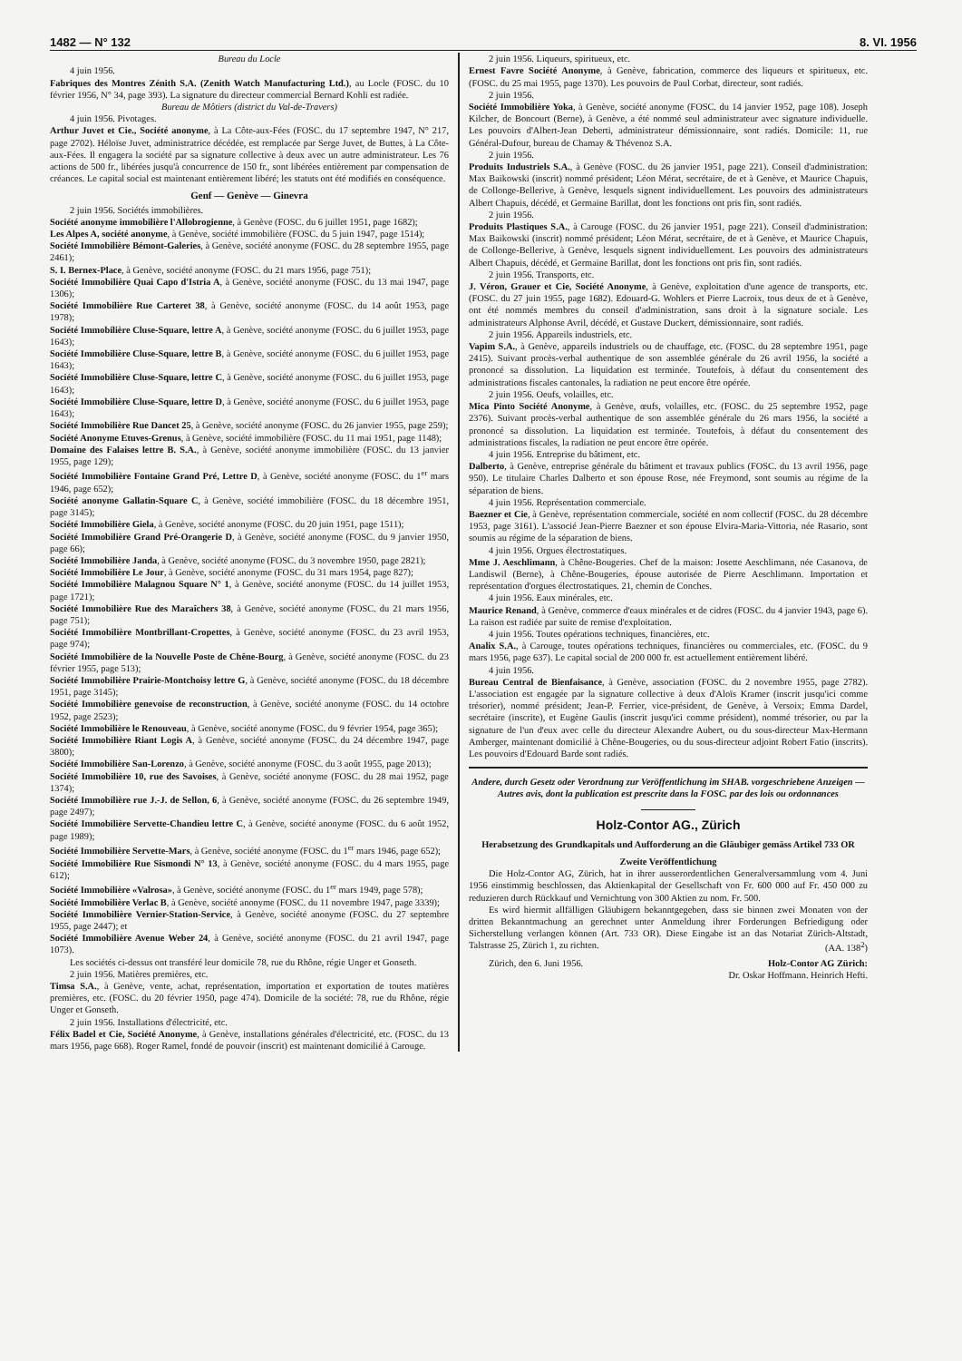1482 — N° 132 8. VI. 1956
Bureau du Locle
4 juin 1956.
Fabriques des Montres Zénith S.A. (Zenith Watch Manufacturing Ltd.), au Locle (FOSC. du 10 février 1956, N° 34, page 393). La signature du directeur commercial Bernard Kohli est radiée.
Bureau de Môtiers (district du Val-de-Travers)
4 juin 1956. Pivotages.
Arthur Juvet et Cie., Société anonyme, à La Côte-aux-Fées (FOSC. du 17 septembre 1947, N° 217, page 2702). Héloïse Juvet, administratrice décédée, est remplacée par Serge Juvet, de Buttes, à La Côte-aux-Fées. Il engagera la société par sa signature collective à deux avec un autre administrateur. Les 76 actions de 500 fr., libérées jusqu'à concurrence de 150 fr., sont libérées entièrement par compensation de créances. Le capital social est maintenant entièrement libéré; les statuts ont été modifiés en conséquence.
Genf — Genève — Ginevra
2 juin 1956. Sociétés immobilières.
Société anonyme immobilière l'Allobrogienne, à Genève (FOSC. du 6 juillet 1951, page 1682);
Les Alpes A, société anonyme, à Genève, société immobilière (FOSC. du 5 juin 1947, page 1514);
Société Immobilière Bémont-Galeries, à Genève, société anonyme (FOSC. du 28 septembre 1955, page 2461);
S. I. Bernex-Place, à Genève, société anonyme (FOSC. du 21 mars 1956, page 751);
Société Immobilière Quai Capo d'Istria A, à Genève, société anonyme (FOSC. du 13 mai 1947, page 1306);
Société Immobilière Rue Carteret 38, à Genève, société anonyme (FOSC. du 14 août 1953, page 1978);
Société Immobilière Cluse-Square, lettre A, à Genève, société anonyme (FOSC. du 6 juillet 1953, page 1643);
Société Immobilière Cluse-Square, lettre B, à Genève, société anonyme (FOSC. du 6 juillet 1953, page 1643);
Société Immobilière Cluse-Square, lettre C, à Genève, société anonyme (FOSC. du 6 juillet 1953, page 1643);
Société Immobilière Cluse-Square, lettre D, à Genève, société anonyme (FOSC. du 6 juillet 1953, page 1643);
Société Immobilière Rue Dancet 25, à Genève, société anonyme (FOSC. du 26 janvier 1955, page 259);
Société Anonyme Etuves-Grenus, à Genève, société immobilière (FOSC. du 11 mai 1951, page 1148);
Domaine des Falaises lettre B. S.A., à Genève, société anonyme immobilière (FOSC. du 13 janvier 1955, page 129);
Société Immobilière Fontaine Grand Pré, Lettre D, à Genève, société anonyme (FOSC. du 1<sup>er</sup> mars 1946, page 652);
Société anonyme Gallatin-Square C, à Genève, société immobilière (FOSC. du 18 décembre 1951, page 3145);
Société Immobilière Giela, à Genève, société anonyme (FOSC. du 20 juin 1951, page 1511);
Société Immobilière Grand Pré-Orangerie D, à Genève, société anonyme (FOSC. du 9 janvier 1950, page 66);
Société Immobilière Janda, à Genève, société anonyme (FOSC. du 3 novembre 1950, page 2821);
Société Immobilière Le Jour, à Genève, société anonyme (FOSC. du 31 mars 1954, page 827);
Société Immobilière Malagnou Square N° 1, à Genève, société anonyme (FOSC. du 14 juillet 1953, page 1721);
Société Immobilière Rue des Maraîchers 38, à Genève, société anonyme (FOSC. du 21 mars 1956, page 751);
Société Immobilière Montbrillant-Cropettes, à Genève, société anonyme (FOSC. du 23 avril 1953, page 974);
Société Immobilière de la Nouvelle Poste de Chêne-Bourg, à Genève, société anonyme (FOSC. du 23 février 1955, page 513);
Société Immobilière Prairie-Montchoisy lettre G, à Genève, société anonyme (FOSC. du 18 décembre 1951, page 3145);
Société Immobilière genevoise de reconstruction, à Genève, société anonyme (FOSC. du 14 octobre 1952, page 2523);
Société Immobilière le Renouveau, à Genève, société anonyme (FOSC. du 9 février 1954, page 365);
Société Immobilière Riant Logis A, à Genève, société anonyme (FOSC. du 24 décembre 1947, page 3800);
Société Immobilière San-Lorenzo, à Genève, société anonyme (FOSC. du 3 août 1955, page 2013);
Société Immobilière 10, rue des Savoises, à Genève, société anonyme (FOSC. du 28 mai 1952, page 1374);
Société Immobilière rue J.-J. de Sellon, 6, à Genève, société anonyme (FOSC. du 26 septembre 1949, page 2497);
Société Immobilière Servette-Chandieu lettre C, à Genève, société anonyme (FOSC. du 6 août 1952, page 1989);
Société Immobilière Servette-Mars, à Genève, société anonyme (FOSC. du 1<sup>er</sup> mars 1946, page 652);
Société Immobilière Rue Sismondi N° 13, à Genève, société anonyme (FOSC. du 4 mars 1955, page 612);
Société Immobilière «Valrosa», à Genève, société anonyme (FOSC. du 1<sup>er</sup> mars 1949, page 578);
Société Immobilière Verlac B, à Genève, société anonyme (FOSC. du 11 novembre 1947, page 3339);
Société Immobilière Vernier-Station-Service, à Genève, société anonyme (FOSC. du 27 septembre 1955, page 2447); et
Société Immobilière Avenue Weber 24, à Genève, société anonyme (FOSC. du 21 avril 1947, page 1073).
Les sociétés ci-dessus ont transféré leur domicile 78, rue du Rhône, régie Unger et Gonseth.
2 juin 1956. Matières premières, etc.
Timsa S.A., à Genève, vente, achat, représentation, importation et exportation de toutes matières premières, etc. (FOSC. du 20 février 1950, page 474). Domicile de la société: 78, rue du Rhône, régie Unger et Gonseth.
2 juin 1956. Installations d'électricité, etc.
Félix Badel et Cie, Société Anonyme, à Genève, installations générales d'électricité, etc. (FOSC. du 13 mars 1956, page 668). Roger Ramel, fondé de pouvoir (inscrit) est maintenant domicilié à Carouge.
2 juin 1956. Liqueurs, spiritueux, etc.
Ernest Favre Société Anonyme, à Genève, fabrication, commerce des liqueurs et spiritueux, etc. (FOSC. du 25 mai 1955, page 1370). Les pouvoirs de Paul Corbat, directeur, sont radiés.
2 juin 1956.
Société Immobilière Yoka, à Genève, société anonyme (FOSC. du 14 janvier 1952, page 108). Joseph Kilcher, de Boncourt (Berne), à Genève, a été nommé seul administrateur avec signature individuelle. Les pouvoirs d'Albert-Jean Deberti, administrateur démissionnaire, sont radiés. Domicile: 11, rue Général-Dufour, bureau de Chamay & Thévenoz S.A.
2 juin 1956.
Produits Industriels S.A., à Genève (FOSC. du 26 janvier 1951, page 221). Conseil d'administration: Max Baikowski (inscrit) nommé président; Léon Mérat, secrétaire, de et à Genève, et Maurice Chapuis, de Collonge-Bellerive, à Genève, lesquels signent individuellement. Les pouvoirs des administrateurs Albert Chapuis, décédé, et Germaine Barillat, dont les fonctions ont pris fin, sont radiés.
2 juin 1956.
Produits Plastiques S.A., à Carouge (FOSC. du 26 janvier 1951, page 221). Conseil d'administration: Max Baikowski (inscrit) nommé président; Léon Mérat, secrétaire, de et à Genève, et Maurice Chapuis, de Collonge-Bellerive, à Genève, lesquels signent individuellement. Les pouvoirs des administrateurs Albert Chapuis, décédé, et Germaine Barillat, dont les fonctions ont pris fin, sont radiés.
2 juin 1956. Transports, etc.
J. Véron, Grauer et Cie, Société Anonyme, à Genève, exploitation d'une agence de transports, etc. (FOSC. du 27 juin 1955, page 1682). Edouard-G. Wohlers et Pierre Lacroix, tous deux de et à Genève, ont été nommés membres du conseil d'administration, sans droit à la signature sociale. Les administrateurs Alphonse Avril, décédé, et Gustave Duckert, démissionnaire, sont radiés.
2 juin 1956. Appareils industriels, etc.
Vapim S.A., à Genève, appareils industriels ou de chauffage, etc. (FOSC. du 28 septembre 1951, page 2415). Suivant procès-verbal authentique de son assemblée générale du 26 avril 1956, la société a prononcé sa dissolution. La liquidation est terminée. Toutefois, à défaut du consentement des administrations fiscales cantonales, la radiation ne peut encore être opérée.
2 juin 1956. Oeufs, volailles, etc.
Mica Pinto Société Anonyme, à Genève, œufs, volailles, etc. (FOSC. du 25 septembre 1952, page 2376). Suivant procès-verbal authentique de son assemblée générale du 26 mars 1956, la société a prononcé sa dissolution. La liquidation est terminée. Toutefois, à défaut du consentement des administrations fiscales, la radiation ne peut encore être opérée.
4 juin 1956. Entreprise du bâtiment, etc.
Dalberto, à Genève, entreprise générale du bâtiment et travaux publics (FOSC. du 13 avril 1956, page 950). Le titulaire Charles Dalberto et son épouse Rose, née Freymond, sont soumis au régime de la séparation de biens.
4 juin 1956. Représentation commerciale.
Baezner et Cie, à Genève, représentation commerciale, société en nom collectif (FOSC. du 28 décembre 1953, page 3161). L'associé Jean-Pierre Baezner et son épouse Elvira-Maria-Vittoria, née Rasario, sont soumis au régime de la séparation de biens.
4 juin 1956. Orgues électrostatiques.
Mme J. Aeschlimann, à Chêne-Bougeries. Chef de la maison: Josette Aeschlimann, née Casanova, de Landiswil (Berne), à Chêne-Bougeries, épouse autorisée de Pierre Aeschlimann. Importation et représentation d'orgues électrostatiques. 21, chemin de Conches.
4 juin 1956. Eaux minérales, etc.
Maurice Renand, à Genève, commerce d'eaux minérales et de cidres (FOSC. du 4 janvier 1943, page 6). La raison est radiée par suite de remise d'exploitation.
4 juin 1956. Toutes opérations techniques, financières, etc.
Analix S.A., à Carouge, toutes opérations techniques, financières ou commerciales, etc. (FOSC. du 9 mars 1956, page 637). Le capital social de 200 000 fr. est actuellement entièrement libéré.
4 juin 1956.
Bureau Central de Bienfaisance, à Genève, association (FOSC. du 2 novembre 1955, page 2782). L'association est engagée par la signature collective à deux d'Aloïs Kramer (inscrit jusqu'ici comme trésorier), nommé président; Jean-P. Ferrier, vice-président, de Genève, à Versoix; Emma Dardel, secrétaire (inscrite), et Eugène Gaulis (inscrit jusqu'ici comme président), nommé trésorier, ou par la signature de l'un d'eux avec celle du directeur Alexandre Aubert, ou du sous-directeur Max-Hermann Amberger, maintenant domicilié à Chêne-Bougeries, ou du sous-directeur adjoint Robert Fatio (inscrits). Les pouvoirs d'Edouard Barde sont radiés.
Andere, durch Gesetz oder Verordnung zur Veröffentlichung im SHAB. vorgeschriebene Anzeigen — Autres avis, dont la publication est prescrite dans la FOSC. par des lois ou ordonnances
Holz-Contor AG., Zürich
Herabsetzung des Grundkapitals und Aufforderung an die Gläubiger gemäss Artikel 733 OR
Zweite Veröffentlichung
Die Holz-Contor AG, Zürich, hat in ihrer ausserordentlichen Generalversammlung vom 4. Juni 1956 einstimmig beschlossen, das Aktienkapital der Gesellschaft von Fr. 600 000 auf Fr. 450 000 zu reduzieren durch Rückkauf und Vernichtung von 300 Aktien zu nom. Fr. 500.
Es wird hiermit allfälligen Gläubigern bekanntgegeben, dass sie binnen zwei Monaten von der dritten Bekanntmachung an gerechnet unter Anmeldung ihrer Forderungen Befriedigung oder Sicherstellung verlangen können (Art. 733 OR). Diese Eingabe ist an das Notariat Zürich-Altstadt, Talstrasse 25, Zürich 1, zu richten. (AA. 138<sup>2</sup>)
Zürich, den 6. Juni 1956. Holz-Contor AG Zürich:
Dr. Oskar Hoffmann. Heinrich Hefti.